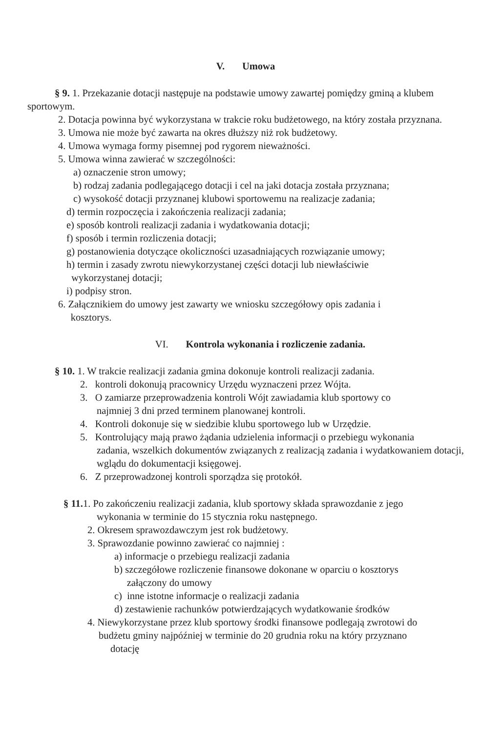V. Umowa
§ 9. 1. Przekazanie dotacji następuje na podstawie umowy zawartej pomiędzy gminą a klubem sportowym.
2. Dotacja powinna być wykorzystana w trakcie roku budżetowego, na który została przyznana.
3. Umowa nie może być zawarta na okres dłuższy niż rok budżetowy.
4. Umowa wymaga formy pisemnej pod rygorem nieważności.
5. Umowa winna zawierać w szczególności:
a) oznaczenie stron umowy;
b) rodzaj zadania podlegającego dotacji i cel na jaki dotacja została przyznana;
c) wysokość dotacji przyznanej klubowi sportowemu na realizacje zadania;
d) termin rozpoczęcia i zakończenia realizacji zadania;
e) sposób kontroli realizacji zadania i wydatkowania dotacji;
f) sposób i termin rozliczenia dotacji;
g) postanowienia dotyczące okoliczności uzasadniających rozwiązanie umowy;
h) termin i zasady zwrotu niewykorzystanej części dotacji lub niewłaściwie
wykorzystanej dotacji;
i) podpisy stron.
6. Załącznikiem do umowy jest zawarty we wniosku szczegółowy opis zadania i
kosztorys.
VI. Kontrola wykonania i rozliczenie zadania.
§ 10. 1. W trakcie realizacji zadania gmina dokonuje kontroli realizacji zadania.
2. kontroli dokonują pracownicy Urzędu wyznaczeni przez Wójta.
3. O zamiarze przeprowadzenia kontroli Wójt zawiadamia klub sportowy co
najmniej 3 dni przed terminem planowanej kontroli.
4. Kontroli dokonuje się w siedzibie klubu sportowego lub w Urzędzie.
5. Kontrolujący mają prawo żądania udzielenia informacji o przebiegu wykonania
zadania, wszelkich dokumentów związanych z realizacją zadania i wydatkowaniem dotacji, wglądu do dokumentacji księgowej.
6. Z przeprowadzonej kontroli sporządza się protokół.
§ 11. 1. Po zakończeniu realizacji zadania, klub sportowy składa sprawozdanie z jego
wykonania w terminie do 15 stycznia roku następnego.
2. Okresem sprawozdawczym jest rok budżetowy.
3. Sprawozdanie powinno zawierać co najmniej :
a) informacje o przebiegu realizacji zadania
b) szczegółowe rozliczenie finansowe dokonane w oparciu o kosztorys
załączony do umowy
c) inne istotne informacje o realizacji zadania
d) zestawienie rachunków potwierdzających wydatkowanie środków
4. Niewykorzystane przez klub sportowy środki finansowe podlegają zwrotowi do
budżetu gminy najpóźniej w terminie do 20 grudnia roku na który przyznano
dotację